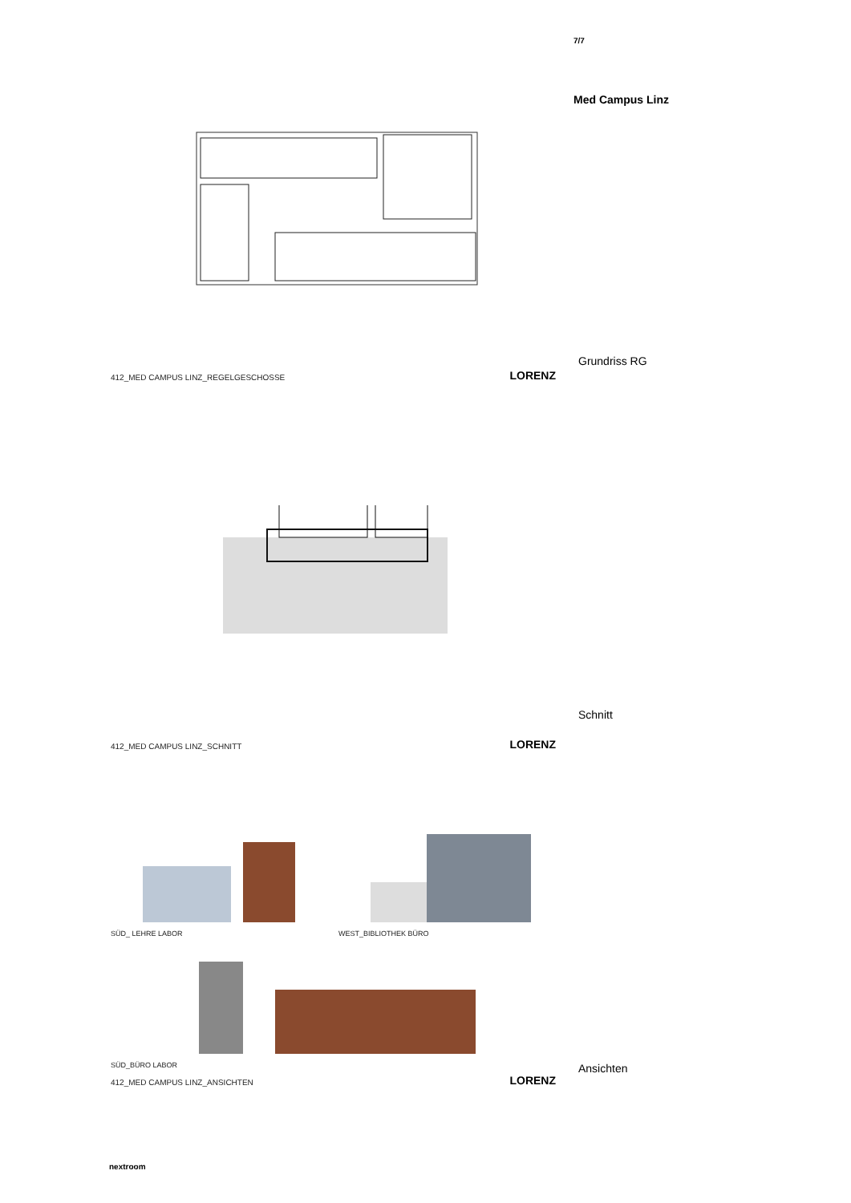412_MED CAMPUS LINZ_REGELGESCHOSSE LORENZ
412_MED CAMPUS LINZ_SCHNITT LORENZ
SÜD_ LEHRE LABOR WEST_BIBLIOTHEK BÜRO
SÜD_BÜRO LABOR
412_MED CAMPUS LINZ_ANSICHTEN LORENZ
nextroom
7/7
Med Campus Linz
Grundriss RG
Schnitt
Ansichten